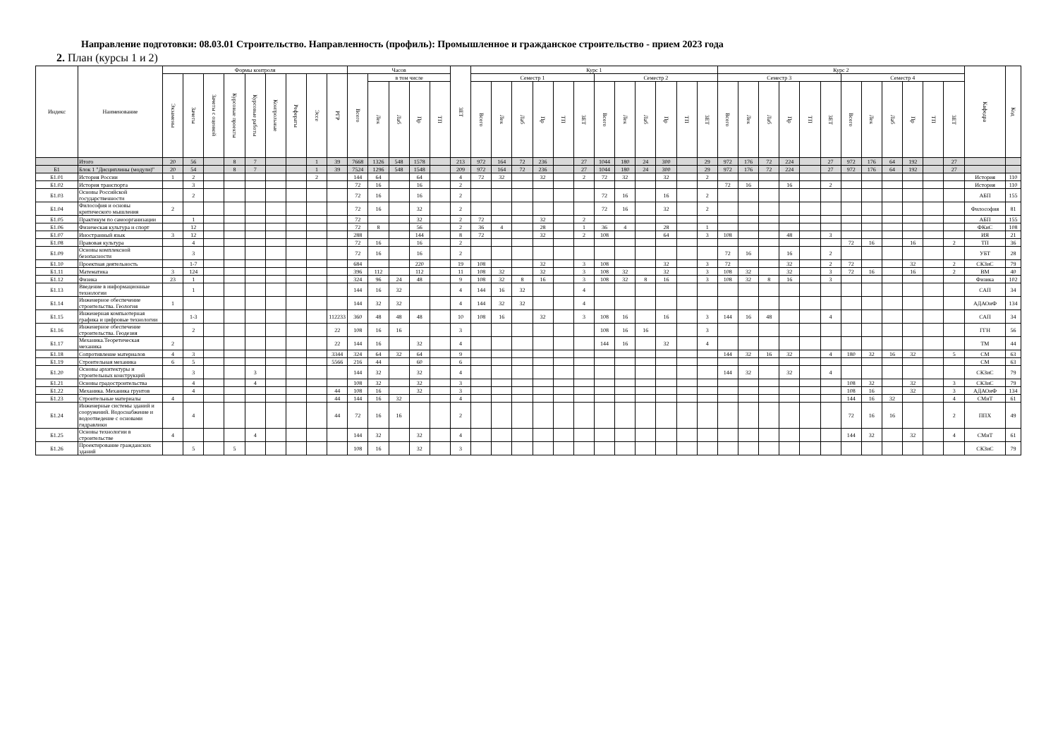Направление подготовки: 08.03.01 Строительство. Направленность (профиль): Промышленное и гражданское строительство - прием 2023 года
2. План (курсы 1 и 2)
| Индекс | Наименование | Формы контроля | | | | | | | | | Часов | | | | | ЗЕТ | Курс 1 | | | | | | | | | | | | Курс 2 | | | | | | | | | | | | Кафедра | Код |
| --- | --- | --- | --- | --- | --- | --- | --- | --- | --- | --- | --- | --- | --- | --- | --- | --- | --- | --- | --- | --- | --- | --- | --- | --- | --- | --- | --- | --- | --- | --- | --- | --- | --- | --- | --- | --- | --- | --- | --- | --- | --- | --- |
| | | Экзамены | Зачеты | Зачеты с оценкой | Курсовые проекты | Курсовые работы | Контрольные | Рефераты | Эссе | РГР | Всего | в том числе | | | | | Семестр 1 | | | | | | Семестр 2 | | | | | | Семестр 3 | | | | | | Семестр 4 | | | | | | | |
| | | | | | | | | | | | | Лек | Лаб | Пр | ТП | | Всего | Лек | Лаб | Пр | ТП | ЗЕТ | Всего | Лек | Лаб | Пр | ТП | ЗЕТ | Всего | Лек | Лаб | Пр | ТП | ЗЕТ | Всего | Лек | Лаб | Пр | ТП | ЗЕТ | | |
| | Итого | 20 | 56 | | 8 | 7 | | | 1 | 39 | 7668 | 1326 | 548 | 1578 | | 213 | 972 | 164 | 72 | 236 | | 27 | 1044 | 180 | 24 | 300 | | 29 | 972 | 176 | 72 | 224 | | 27 | 972 | 176 | 64 | 192 | | 27 | | |
| Б1 | Блок 1 "Дисциплины (модули)" | 20 | 54 | | 8 | 7 | | | 1 | 39 | 7524 | 1296 | 548 | 1548 | | 209 | 972 | 164 | 72 | 236 | | 27 | 1044 | 180 | 24 | 300 | | 29 | 972 | 176 | 72 | 224 | | 27 | 972 | 176 | 64 | 192 | | 27 | | |
| Б1.01 | История России | 1 | 2 | | | | | | 2 | | 144 | 64 | | 64 | | 4 | 72 | 32 | | 32 | | 2 | 72 | 32 | | 32 | | 2 | | | | | | | | | | | | | История | 110 |
| Б1.02 | История транспорта | | 3 | | | | | | | | 72 | 16 | | 16 | | 2 | | | | | | | | | | | | | 72 | 16 | | 16 | | 2 | | | | | | | История | 110 |
| Б1.03 | Основы Российской государственности | | 2 | | | | | | | | 72 | 16 | | 16 | | 2 | | | | | | | 72 | 16 | | 16 | | 2 | | | | | | | | | | | | | АБП | 155 |
| Б1.04 | Философия и основы критического мышления | 2 | | | | | | | | | 72 | 16 | | 32 | | 2 | | | | | | | 72 | 16 | | 32 | | 2 | | | | | | | | | | | | | Философия | 81 |
| Б1.05 | Практикум по самоорганизации | | 1 | | | | | | | | 72 | | | 32 | | 2 | 72 | | | 32 | | 2 | | | | | | | | | | | | | | | | | | | АБП | 155 |
| Б1.06 | Физическая культура и спорт | | 12 | | | | | | | | 72 | 8 | | 56 | | 2 | 36 | 4 | | 28 | | 1 | 36 | 4 | | 28 | | 1 | | | | | | | | | | | | | ФКиС | 108 |
| Б1.07 | Иностранный язык | 3 | 12 | | | | | | | | 288 | | | 144 | | 8 | 72 | | | 32 | | 2 | 108 | | | 64 | | 3 | 108 | | | 48 | | 3 | | | | | | | ИЯ | 21 |
| Б1.08 | Правовая культура | | 4 | | | | | | | | 72 | 16 | | 16 | | 2 | | | | | | | | | | | | | | | | | | | 72 | 16 | | 16 | | 2 | ТП | 36 |
| Б1.09 | Основы комплексной безопасности | | 3 | | | | | | | | 72 | 16 | | 16 | | 2 | | | | | | | | | | | | | 72 | 16 | | 16 | | 2 | | | | | | | УБТ | 28 |
| Б1.10 | Проектная деятельность | | 1-7 | | | | | | | | 684 | | | 220 | | 19 | 108 | | | 32 | | 3 | 108 | | | 32 | | 3 | 72 | | | 32 | | 2 | 72 | | | 32 | | 2 | СКЗиС | 79 |
| Б1.11 | Математика | 3 | 124 | | | | | | | | 396 | 112 | | 112 | | 11 | 108 | 32 | | 32 | | 3 | 108 | 32 | | 32 | | 3 | 108 | 32 | | 32 | | 3 | 72 | 16 | | 16 | | 2 | ВМ | 40 |
| Б1.12 | Физика | 23 | 1 | | | | | | | | 324 | 96 | 24 | 48 | | 9 | 108 | 32 | 8 | 16 | | 3 | 108 | 32 | 8 | 16 | | 3 | 108 | 32 | 8 | 16 | | 3 | | | | | | | Физика | 102 |
| Б1.13 | Введение в информационные технологии | | 1 | | | | | | | | 144 | 16 | 32 | | | 4 | 144 | 16 | 32 | | | 4 | | | | | | | | | | | | | | | | | | | САП | 34 |
| Б1.14 | Инженерное обеспечение строительства. Геология | 1 | | | | | | | | | 144 | 32 | 32 | | | 4 | 144 | 32 | 32 | | | 4 | | | | | | | | | | | | | | | | | | | АДАОиФ | 134 |
| Б1.15 | Инженерная компьютерная графика и цифровые технологии | | 1-3 | | | | | | | 112233 | 360 | 48 | 48 | 48 | | 10 | 108 | 16 | | 32 | | 3 | 108 | 16 | | 16 | | 3 | 144 | 16 | 48 | | | 4 | | | | | | | САП | 34 |
| Б1.16 | Инженерное обеспечение строительства. Геодезия | | 2 | | | | | | | 22 | 108 | 16 | 16 | | | 3 | | | | | | | 108 | 16 | 16 | | | 3 | | | | | | | | | | | | | ГГН | 56 |
| Б1.17 | Механика.Теоретическая механика | 2 | | | | | | | | 22 | 144 | 16 | | 32 | | 4 | | | | | | | 144 | 16 | | 32 | | 4 | | | | | | | | | | | | | ТМ | 44 |
| Б1.18 | Сопротивление материалов | 4 | 3 | | | | | | | 3344 | 324 | 64 | 32 | 64 | | 9 | | | | | | | | | | | | | 144 | 32 | 16 | 32 | | 4 | 180 | 32 | 16 | 32 | | 5 | СМ | 63 |
| Б1.19 | Строительная механика | 6 | 5 | | | | | | | 5566 | 216 | 44 | | 60 | | 6 | | | | | | | | | | | | | | | | | | | | | | | | | СМ | 63 |
| Б1.20 | Основы архитектуры и строительных конструкций | | 3 | | | 3 | | | | | 144 | 32 | | 32 | | 4 | | | | | | | | | | | | | 144 | 32 | | 32 | | 4 | | | | | | | СКЗиС | 79 |
| Б1.21 | Основы градостроительства | | 4 | | | 4 | | | | | 108 | 32 | | 32 | | 3 | | | | | | | | | | | | | | | | | | | 108 | 32 | | 32 | | 3 | СКЗиС | 79 |
| Б1.22 | Механика. Механика грунтов | | 4 | | | | | | | 44 | 108 | 16 | | 32 | | 3 | | | | | | | | | | | | | | | | | | | 108 | 16 | | 32 | | 3 | АДАОиФ | 134 |
| Б1.23 | Строительные материалы | 4 | | | | | | | | 44 | 144 | 16 | 32 | | | 4 | | | | | | | | | | | | | | | | | | | 144 | 16 | 32 | | | 4 | СМиТ | 61 |
| Б1.24 | Инженерные системы зданий и сооружений. Водоснабжение и водоотведение с основами гидравлики | | 4 | | | | | | | 44 | 72 | 16 | 16 | | | 2 | | | | | | | | | | | | | | | | | | | 72 | 16 | 16 | | | 2 | ППХ | 49 |
| Б1.25 | Основы технологии в строительстве | 4 | | | | 4 | | | | | 144 | 32 | | 32 | | 4 | | | | | | | | | | | | | | | | | | | 144 | 32 | | 32 | | 4 | СМиТ | 61 |
| Б1.26 | Проектирование гражданских зданий | | 5 | | 5 | | | | | | 108 | 16 | | 32 | | 3 | | | | | | | | | | | | | | | | | | | | | | | | | СКЗиС | 79 |